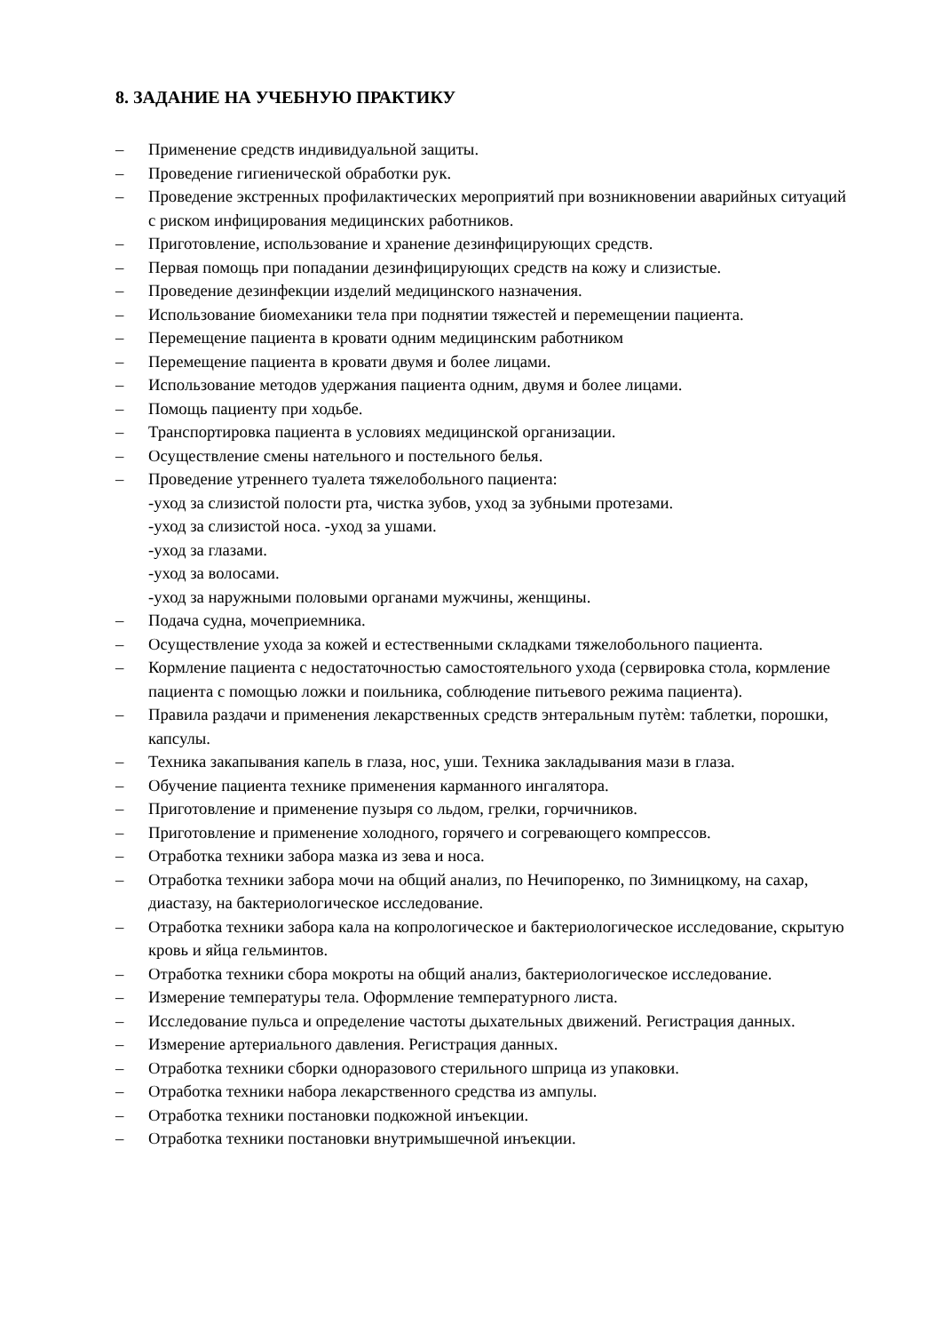8. ЗАДАНИЕ НА УЧЕБНУЮ ПРАКТИКУ
– Применение средств индивидуальной защиты.
– Проведение гигиенической обработки рук.
– Проведение экстренных профилактических мероприятий при возникновении аварийных ситуаций с риском инфицирования медицинских работников.
– Приготовление, использование и хранение дезинфицирующих средств.
– Первая помощь при попадании дезинфицирующих средств на кожу и слизистые.
– Проведение дезинфекции изделий медицинского назначения.
– Использование биомеханики тела при поднятии тяжестей и перемещении пациента.
– Перемещение пациента в кровати одним медицинским работником
– Перемещение пациента в кровати двумя и более лицами.
– Использование методов удержания пациента одним, двумя и более лицами.
– Помощь пациенту при ходьбе.
– Транспортировка пациента в условиях медицинской организации.
– Осуществление смены нательного и постельного белья.
– Проведение утреннего туалета тяжелобольного пациента:
-уход за слизистой полости рта, чистка зубов, уход за зубными протезами.
-уход за слизистой носа. -уход за ушами.
-уход за глазами.
-уход за волосами.
-уход за наружными половыми органами мужчины, женщины.
– Подача судна, мочеприемника.
– Осуществление ухода за кожей и естественными складками тяжелобольного пациента.
– Кормление пациента с недостаточностью самостоятельного ухода (сервировка стола, кормление пациента с помощью ложки и поильника, соблюдение питьевого режима пациента).
– Правила раздачи и применения лекарственных средств энтеральным путѐм: таблетки, порошки, капсулы.
– Техника закапывания капель в глаза, нос, уши. Техника закладывания мази в глаза.
– Обучение пациента технике применения карманного ингалятора.
– Приготовление и применение пузыря со льдом, грелки, горчичников.
– Приготовление и применение холодного, горячего и согревающего компрессов.
– Отработка техники забора мазка из зева и носа.
– Отработка техники забора мочи на общий анализ, по Нечипоренко, по Зимницкому, на сахар, диастазу, на бактериологическое исследование.
– Отработка техники забора кала на копрологическое и бактериологическое исследование, скрытую кровь и яйца гельминтов.
– Отработка техники сбора мокроты на общий анализ, бактериологическое исследование.
– Измерение температуры тела. Оформление температурного листа.
– Исследование пульса и определение частоты дыхательных движений. Регистрация данных.
– Измерение артериального давления. Регистрация данных.
– Отработка техники сборки одноразового стерильного шприца из упаковки.
– Отработка техники набора лекарственного средства из ампулы.
– Отработка техники постановки подкожной инъекции.
– Отработка техники постановки внутримышечной инъекции.